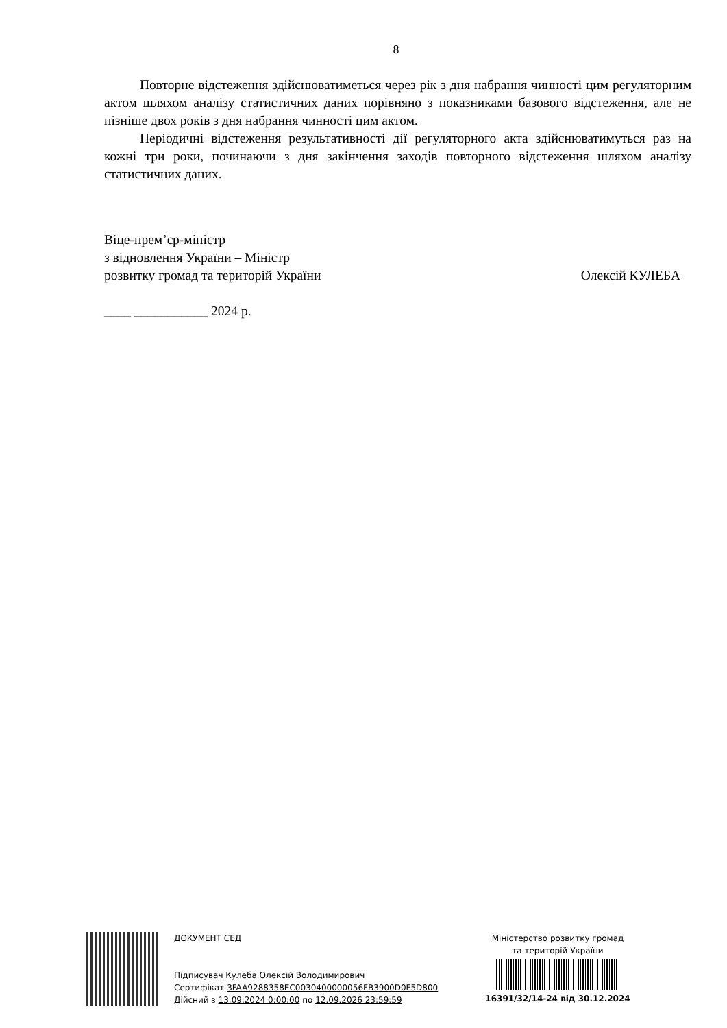8
Повторне відстеження здійснюватиметься через рік з дня набрання чинності цим регуляторним актом шляхом аналізу статистичних даних порівняно з показниками базового відстеження, але не пізніше двох років з дня набрання чинності цим актом.
Періодичні відстеження результативності дії регуляторного акта здійснюватимуться раз на кожні три роки, починаючи з дня закінчення заходів повторного відстеження шляхом аналізу статистичних даних.
Віце-прем’єр-міністр
з відновлення України – Міністр
розвитку громад та територій України Олексій КУЛЕБА
____ ___________ 2024 р.
ДОКУМЕНТ СЕД
Підписувач Кулеба Олексій Володимирович
Сертифікат 3FAA9288358EC0030400000056FB3900D0F5D800
Дійсний з 13.09.2024 0:00:00 по 12.09.2026 23:59:59
Міністерство розвитку громад
та територій України
16391/32/14-24 від 30.12.2024